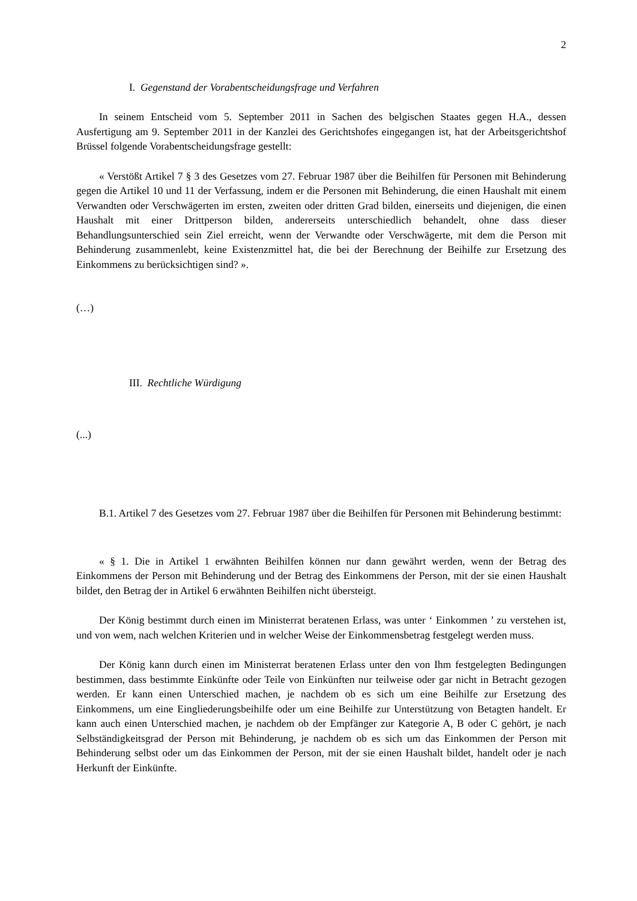2
I. Gegenstand der Vorabentscheidungsfrage und Verfahren
In seinem Entscheid vom 5. September 2011 in Sachen des belgischen Staates gegen H.A., dessen Ausfertigung am 9. September 2011 in der Kanzlei des Gerichtshofes eingegangen ist, hat der Arbeitsgerichtshof Brüssel folgende Vorabentscheidungsfrage gestellt:
« Verstößt Artikel 7 § 3 des Gesetzes vom 27. Februar 1987 über die Beihilfen für Personen mit Behinderung gegen die Artikel 10 und 11 der Verfassung, indem er die Personen mit Behinderung, die einen Haushalt mit einem Verwandten oder Verschwägerten im ersten, zweiten oder dritten Grad bilden, einerseits und diejenigen, die einen Haushalt mit einer Drittperson bilden, andererseits unterschiedlich behandelt, ohne dass dieser Behandlungsunterschied sein Ziel erreicht, wenn der Verwandte oder Verschwägerte, mit dem die Person mit Behinderung zusammenlebt, keine Existenzmittel hat, die bei der Berechnung der Beihilfe zur Ersetzung des Einkommens zu berücksichtigen sind? ».
(…)
III. Rechtliche Würdigung
(...)
B.1. Artikel 7 des Gesetzes vom 27. Februar 1987 über die Beihilfen für Personen mit Behinderung bestimmt:
« § 1. Die in Artikel 1 erwähnten Beihilfen können nur dann gewährt werden, wenn der Betrag des Einkommens der Person mit Behinderung und der Betrag des Einkommens der Person, mit der sie einen Haushalt bildet, den Betrag der in Artikel 6 erwähnten Beihilfen nicht übersteigt.
Der König bestimmt durch einen im Ministerrat beratenen Erlass, was unter ‘ Einkommen ’ zu verstehen ist, und von wem, nach welchen Kriterien und in welcher Weise der Einkommensbetrag festgelegt werden muss.
Der König kann durch einen im Ministerrat beratenen Erlass unter den von Ihm festgelegten Bedingungen bestimmen, dass bestimmte Einkünfte oder Teile von Einkünften nur teilweise oder gar nicht in Betracht gezogen werden. Er kann einen Unterschied machen, je nachdem ob es sich um eine Beihilfe zur Ersetzung des Einkommens, um eine Eingliederungsbeihilfe oder um eine Beihilfe zur Unterstützung von Betagten handelt. Er kann auch einen Unterschied machen, je nachdem ob der Empfänger zur Kategorie A, B oder C gehört, je nach Selbständigkeitsgrad der Person mit Behinderung, je nachdem ob es sich um das Einkommen der Person mit Behinderung selbst oder um das Einkommen der Person, mit der sie einen Haushalt bildet, handelt oder je nach Herkunft der Einkünfte.